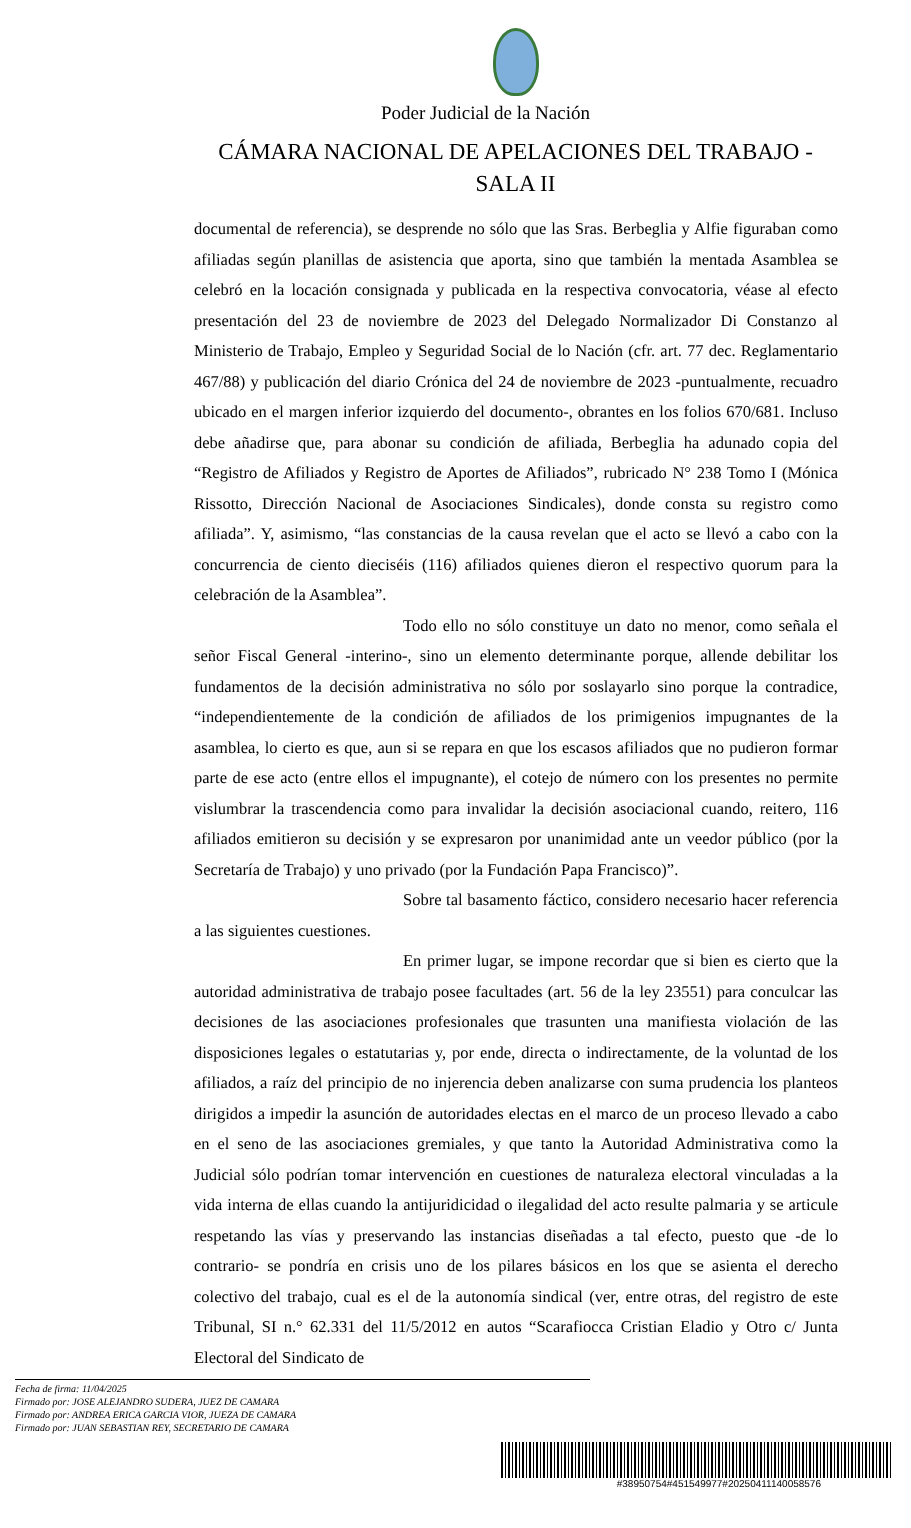Poder Judicial de la Nación
CÁMARA NACIONAL DE APELACIONES DEL TRABAJO - SALA II
documental de referencia), se desprende no sólo que las Sras. Berbeglia y Alfie figuraban como afiliadas según planillas de asistencia que aporta, sino que también la mentada Asamblea se celebró en la locación consignada y publicada en la respectiva convocatoria, véase al efecto presentación del 23 de noviembre de 2023 del Delegado Normalizador Di Constanzo al Ministerio de Trabajo, Empleo y Seguridad Social de lo Nación (cfr. art. 77 dec. Reglamentario 467/88) y publicación del diario Crónica del 24 de noviembre de 2023 -puntualmente, recuadro ubicado en el margen inferior izquierdo del documento-, obrantes en los folios 670/681. Incluso debe añadirse que, para abonar su condición de afiliada, Berbeglia ha adunado copia del “Registro de Afiliados y Registro de Aportes de Afiliados”, rubricado N° 238 Tomo I (Mónica Rissotto, Dirección Nacional de Asociaciones Sindicales), donde consta su registro como afiliada”. Y, asimismo, “las constancias de la causa revelan que el acto se llevó a cabo con la concurrencia de ciento dieciséis (116) afiliados quienes dieron el respectivo quorum para la celebración de la Asamblea”.
Todo ello no sólo constituye un dato no menor, como señala el señor Fiscal General -interino-, sino un elemento determinante porque, allende debilitar los fundamentos de la decisión administrativa no sólo por soslayarlo sino porque la contradice, “independientemente de la condición de afiliados de los primigenios impugnantes de la asamblea, lo cierto es que, aun si se repara en que los escasos afiliados que no pudieron formar parte de ese acto (entre ellos el impugnante), el cotejo de número con los presentes no permite vislumbrar la trascendencia como para invalidar la decisión asociacional cuando, reitero, 116 afiliados emitieron su decisión y se expresaron por unanimidad ante un veedor público (por la Secretaría de Trabajo) y uno privado (por la Fundación Papa Francisco)”.
Sobre tal basamento fáctico, considero necesario hacer referencia a las siguientes cuestiones.
En primer lugar, se impone recordar que si bien es cierto que la autoridad administrativa de trabajo posee facultades (art. 56 de la ley 23551) para conculcar las decisiones de las asociaciones profesionales que trasunten una manifiesta violación de las disposiciones legales o estatutarias y, por ende, directa o indirectamente, de la voluntad de los afiliados, a raíz del principio de no injerencia deben analizarse con suma prudencia los planteos dirigidos a impedir la asunción de autoridades electas en el marco de un proceso llevado a cabo en el seno de las asociaciones gremiales, y que tanto la Autoridad Administrativa como la Judicial sólo podrían tomar intervención en cuestiones de naturaleza electoral vinculadas a la vida interna de ellas cuando la antijuridicidad o ilegalidad del acto resulte palmaria y se articule respetando las vías y preservando las instancias diseñadas a tal efecto, puesto que -de lo contrario- se pondría en crisis uno de los pilares básicos en los que se asienta el derecho colectivo del trabajo, cual es el de la autonomía sindical (ver, entre otras, del registro de este Tribunal, SI n.° 62.331 del 11/5/2012 en autos “Scarafiocca Cristian Eladio y Otro c/ Junta Electoral del Sindicato de
Fecha de firma: 11/04/2025
Firmado por: JOSE ALEJANDRO SUDERA, JUEZ DE CAMARA
Firmado por: ANDREA ERICA GARCIA VIOR, JUEZA DE CAMARA
Firmado por: JUAN SEBASTIAN REY, SECRETARIO DE CAMARA
#38950754#451549977#20250411140058576